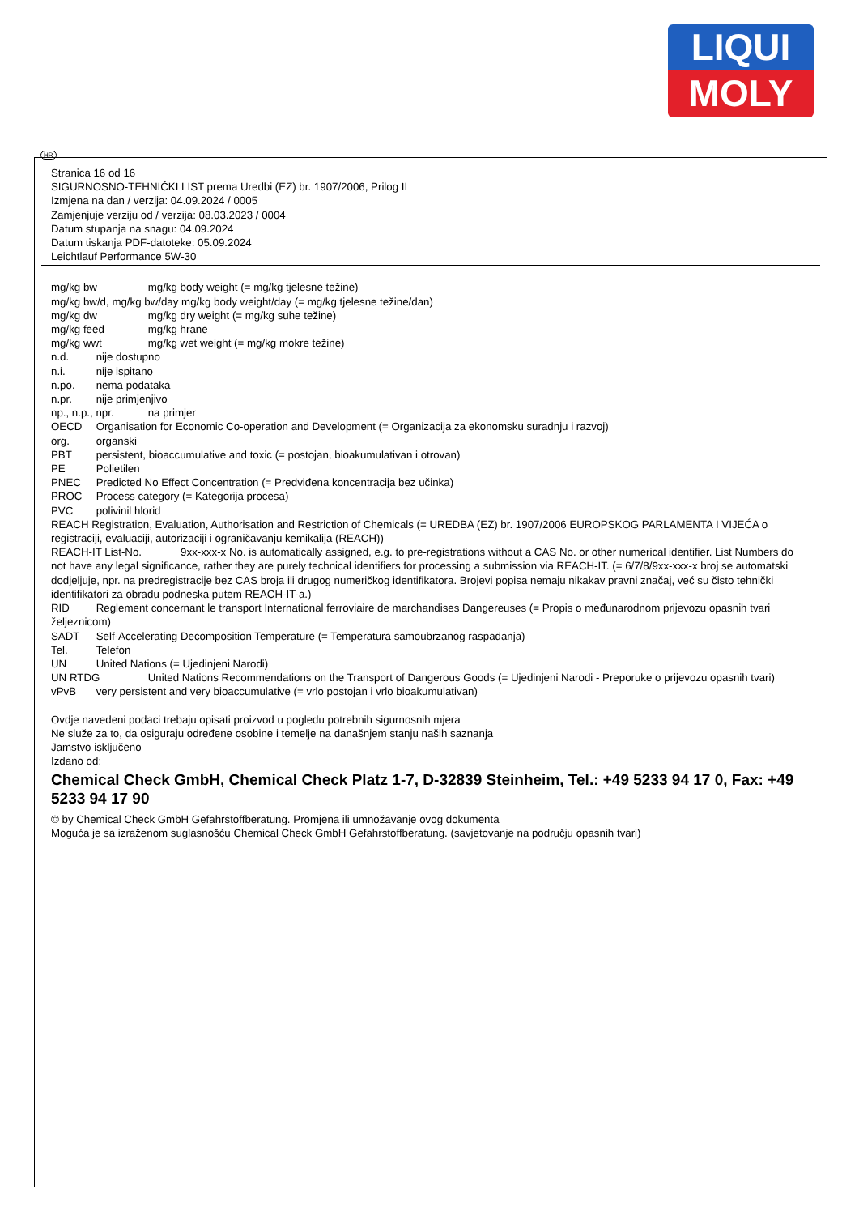LIQUI
MOLY
HR
Stranica 16 od 16
SIGURNOSNO-TEHNIČKI LIST prema Uredbi (EZ) br. 1907/2006, Prilog II
Izmjena na dan / verzija: 04.09.2024 / 0005
Zamjenjuje verziju od / verzija: 08.03.2023 / 0004
Datum stupanja na snagu: 04.09.2024
Datum tiskanja PDF-datoteke: 05.09.2024
Leichtlauf Performance 5W-30
mg/kg bw mg/kg body weight (= mg/kg tjelesne težine)
mg/kg bw/d, mg/kg bw/day mg/kg body weight/day (= mg/kg tjelesne težine/dan)
mg/kg dw mg/kg dry weight (= mg/kg suhe težine)
mg/kg feed mg/kg hrane
mg/kg wwt mg/kg wet weight (= mg/kg mokre težine)
n.d. nije dostupno
n.i. nije ispitano
n.po. nema podataka
n.pr. nije primjenjivo
np., n.p., npr. na primjer
OECD Organisation for Economic Co-operation and Development (= Organizacija za ekonomsku suradnju i razvoj)
org. organski
PBT persistent, bioaccumulative and toxic (= postojan, bioakumulativan i otrovan)
PE Polietilen
PNEC Predicted No Effect Concentration (= Predviđena koncentracija bez učinka)
PROC Process category (= Kategorija procesa)
PVC polivinil hlorid
REACH Registration, Evaluation, Authorisation and Restriction of Chemicals (= UREDBA (EZ) br. 1907/2006 EUROPSKOG PARLAMENTA I VIJEĆA o registraciji, evaluaciji, autorizaciji i ograničavanju kemikalija (REACH))
REACH-IT List-No. 9xx-xxx-x No. is automatically assigned, e.g. to pre-registrations without a CAS No. or other numerical identifier. List Numbers do not have any legal significance, rather they are purely technical identifiers for processing a submission via REACH-IT. (= 6/7/8/9xx-xxx-x broj se automatski dodjeljuje, npr. na predregistracije bez CAS broja ili drugog numeričkog identifikatora. Brojevi popisa nemaju nikakav pravni značaj, već su čisto tehnički identifikatori za obradu podneska putem REACH-IT-a.)
RID Reglement concernant le transport International ferroviaire de marchandises Dangereuses (= Propis o međunarodnom prijevozu opasnih tvari željeznicom)
SADT Self-Accelerating Decomposition Temperature (= Temperatura samoubrzanog raspadanja)
Tel. Telefon
UN United Nations (= Ujedinjeni Narodi)
UN RTDG United Nations Recommendations on the Transport of Dangerous Goods (= Ujedinjeni Narodi - Preporuke o prijevozu opasnih tvari)
vPvB very persistent and very bioaccumulative (= vrlo postojan i vrlo bioakumulativan)
Ovdje navedeni podaci trebaju opisati proizvod u pogledu potrebnih sigurnosnih mjera
Ne služe za to, da osiguraju određene osobine i temelje na današnjem stanju naših saznanja
Jamstvo isključeno
Izdano od:
Chemical Check GmbH, Chemical Check Platz 1-7, D-32839 Steinheim, Tel.: +49 5233 94 17 0, Fax: +49 5233 94 17 90
© by Chemical Check GmbH Gefahrstoffberatung. Promjena ili umnožavanje ovog dokumenta
Moguća je sa izraženom suglasnošću Chemical Check GmbH Gefahrstoffberatung. (savjetovanje na području opasnih tvari)